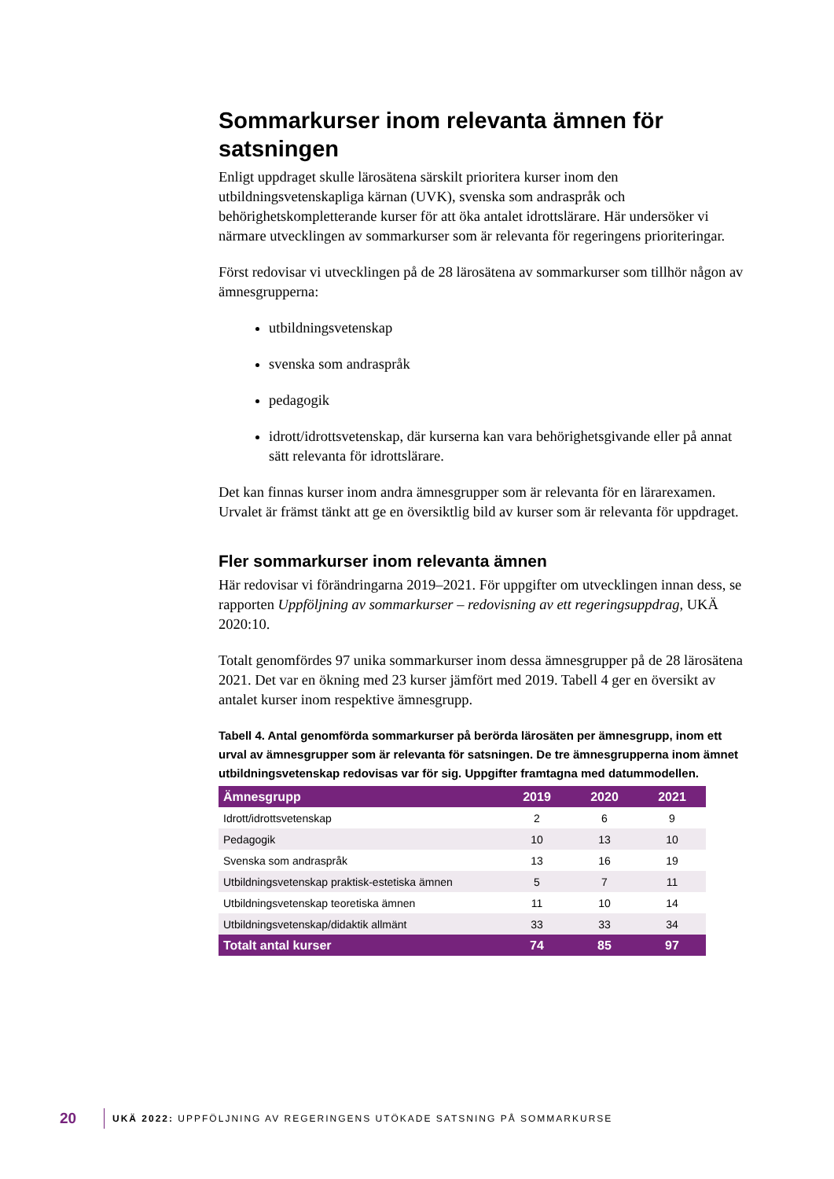Sommarkurser inom relevanta ämnen för satsningen
Enligt uppdraget skulle lärosätena särskilt prioritera kurser inom den utbildningsvetenskapliga kärnan (UVK), svenska som andraspråk och behörighetskompletterande kurser för att öka antalet idrottslärare. Här undersöker vi närmare utvecklingen av sommarkurser som är relevanta för regeringens prioriteringar.
Först redovisar vi utvecklingen på de 28 lärosätena av sommarkurser som tillhör någon av ämnesgrupperna:
utbildningsvetenskap
svenska som andraspråk
pedagogik
idrott/idrottsvetenskap, där kurserna kan vara behörighetsgivande eller på annat sätt relevanta för idrottslärare.
Det kan finnas kurser inom andra ämnesgrupper som är relevanta för en lärarexamen. Urvalet är främst tänkt att ge en översiktlig bild av kurser som är relevanta för uppdraget.
Fler sommarkurser inom relevanta ämnen
Här redovisar vi förändringarna 2019–2021. För uppgifter om utvecklingen innan dess, se rapporten Uppföljning av sommarkurser – redovisning av ett regeringsuppdrag, UKÄ 2020:10.
Totalt genomfördes 97 unika sommarkurser inom dessa ämnesgrupper på de 28 lärosätena 2021. Det var en ökning med 23 kurser jämfört med 2019. Tabell 4 ger en översikt av antalet kurser inom respektive ämnesgrupp.
Tabell 4. Antal genomförda sommarkurser på berörda lärosäten per ämnesgrupp, inom ett urval av ämnesgrupper som är relevanta för satsningen. De tre ämnesgrupperna inom ämnet utbildningsvetenskap redovisas var för sig. Uppgifter framtagna med datummodellen.
| Ämnesgrupp | 2019 | 2020 | 2021 |
| --- | --- | --- | --- |
| Idrott/idrottsvetenskap | 2 | 6 | 9 |
| Pedagogik | 10 | 13 | 10 |
| Svenska som andraspråk | 13 | 16 | 19 |
| Utbildningsvetenskap praktisk-estetiska ämnen | 5 | 7 | 11 |
| Utbildningsvetenskap teoretiska ämnen | 11 | 10 | 14 |
| Utbildningsvetenskap/didaktik allmänt | 33 | 33 | 34 |
| Totalt antal kurser | 74 | 85 | 97 |
20 UKÄ 2022: UPPFÖLJNING AV REGERINGENS UTÖKADE SATSNING PÅ SOMMARKURSE